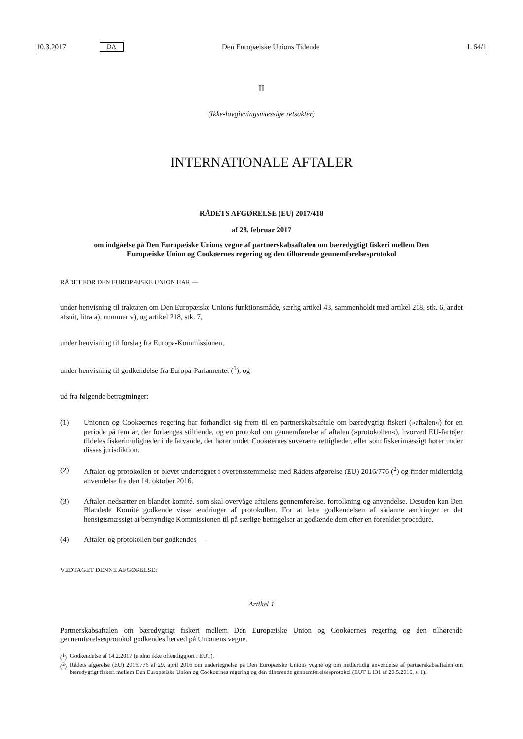10.3.2017 DA Den Europæiske Unions Tidende L 64/1
II
(Ikke-lovgivningsmæssige retsakter)
INTERNATIONALE AFTALER
RÅDETS AFGØRELSE (EU) 2017/418
af 28. februar 2017
om indgåelse på Den Europæiske Unions vegne af partnerskabsaftalen om bæredygtigt fiskeri mellem Den Europæiske Union og Cookøernes regering og den tilhørende gennemførelsesprotokol
RÅDET FOR DEN EUROPÆISKE UNION HAR —
under henvisning til traktaten om Den Europæiske Unions funktionsmåde, særlig artikel 43, sammenholdt med artikel 218, stk. 6, andet afsnit, litra a), nummer v), og artikel 218, stk. 7,
under henvisning til forslag fra Europa-Kommissionen,
under henvisning til godkendelse fra Europa-Parlamentet (<sup>1</sup>), og
ud fra følgende betragtninger:
(1) Unionen og Cookøernes regering har forhandlet sig frem til en partnerskabsaftale om bæredygtigt fiskeri (»aftalen«) for en periode på fem år, der forlænges stiltiende, og en protokol om gennemførelse af aftalen (»protokollen«), hvorved EU-fartøjer tildeles fiskerimuligheder i de farvande, der hører under Cookøernes suveræne rettigheder, eller som fiskerimæssigt hører under disses jurisdiktion.
(2) Aftalen og protokollen er blevet undertegnet i overensstemmelse med Rådets afgørelse (EU) 2016/776 (<sup>2</sup>) og finder midlertidig anvendelse fra den 14. oktober 2016.
(3) Aftalen nedsætter en blandet komité, som skal overvåge aftalens gennemførelse, fortolkning og anvendelse. Desuden kan Den Blandede Komité godkende visse ændringer af protokollen. For at lette godkendelsen af sådanne ændringer er det hensigtsmæssigt at bemyndige Kommissionen til på særlige betingelser at godkende dem efter en forenklet procedure.
(4) Aftalen og protokollen bør godkendes —
VEDTAGET DENNE AFGØRELSE:
Artikel 1
Partnerskabsaftalen om bæredygtigt fiskeri mellem Den Europæiske Union og Cookøernes regering og den tilhørende gennemførelsesprotokol godkendes herved på Unionens vegne.
(<sup>1</sup>)
Godkendelse af 14.2.2017 (endnu ikke offentliggjort i EUT).
(<sup>2</sup>)
Rådets afgørelse (EU) 2016/776 af 29. april 2016 om undertegnelse på Den Europæiske Unions vegne og om midlertidig anvendelse af partnerskabsaftalen om bæredygtigt fiskeri mellem Den Europæiske Union og Cookøernes regering og den tilhørende gennemførelses­protokol (EUT L 131 af 20.5.2016, s. 1).